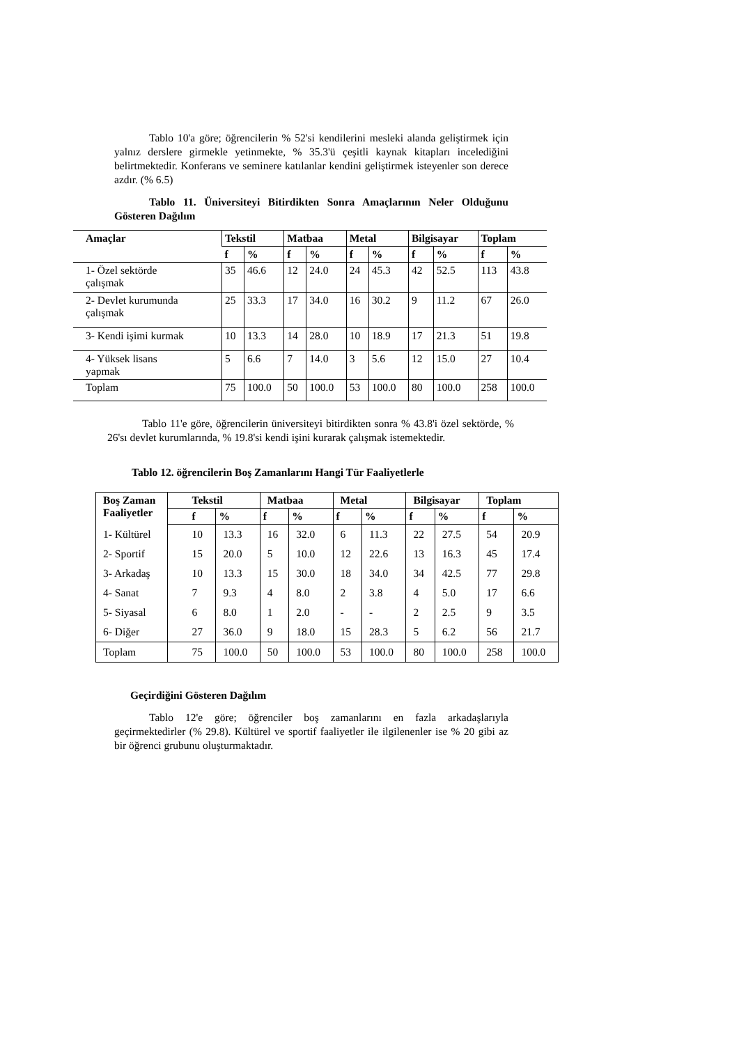Tablo 10'a göre; öğrencilerin % 52'si kendilerini mesleki alanda geliştirmek için yalnız derslere girmekle yetinmekte, % 35.3'ü çeşitli kaynak kitapları incelediğini belirtmektedir. Konferans ve seminere katılanlar kendini geliştirmek isteyenler son derece azdır. (% 6.5)
Tablo 11. Üniversiteyi Bitirdikten Sonra Amaçlarının Neler Olduğunu Gösteren Dağılım
| Amaçlar | Tekstil | | Matbaa | | Metal | | Bilgisayar | | Toplam | |
| --- | --- | --- | --- | --- | --- | --- | --- | --- | --- | --- |
| | f | % | f | % | f | % | f | % | f | % |
| 1- Özel sektörde çalışmak | 35 | 46.6 | 12 | 24.0 | 24 | 45.3 | 42 | 52.5 | 113 | 43.8 |
| 2- Devlet kurumunda çalışmak | 25 | 33.3 | 17 | 34.0 | 16 | 30.2 | 9 | 11.2 | 67 | 26.0 |
| 3- Kendi işimi kurmak | 10 | 13.3 | 14 | 28.0 | 10 | 18.9 | 17 | 21.3 | 51 | 19.8 |
| 4- Yüksek lisans yapmak | 5 | 6.6 | 7 | 14.0 | 3 | 5.6 | 12 | 15.0 | 27 | 10.4 |
| Toplam | 75 | 100.0 | 50 | 100.0 | 53 | 100.0 | 80 | 100.0 | 258 | 100.0 |
Tablo 11'e göre, öğrencilerin üniversiteyi bitirdikten sonra % 43.8'i özel sektörde, % 26'sı devlet kurumlarında, % 19.8'si kendi işini kurarak çalışmak istemektedir.
Tablo 12. öğrencilerin Boş Zamanlarını Hangi Tür Faaliyetlerle
| Boş Zaman Faaliyetler | Tekstil | | Matbaa | | Metal | | Bilgisayar | | Toplam | |
| --- | --- | --- | --- | --- | --- | --- | --- | --- | --- | --- |
| | f | % | f | % | f | % | f | % | f | % |
| 1- Kültürel | 10 | 13.3 | 16 | 32.0 | 6 | 11.3 | 22 | 27.5 | 54 | 20.9 |
| 2- Sportif | 15 | 20.0 | 5 | 10.0 | 12 | 22.6 | 13 | 16.3 | 45 | 17.4 |
| 3- Arkadaş | 10 | 13.3 | 15 | 30.0 | 18 | 34.0 | 34 | 42.5 | 77 | 29.8 |
| 4- Sanat | 7 | 9.3 | 4 | 8.0 | 2 | 3.8 | 4 | 5.0 | 17 | 6.6 |
| 5- Siyasal | 6 | 8.0 | 1 | 2.0 | - | - | 2 | 2.5 | 9 | 3.5 |
| 6- Diğer | 27 | 36.0 | 9 | 18.0 | 15 | 28.3 | 5 | 6.2 | 56 | 21.7 |
| Toplam | 75 | 100.0 | 50 | 100.0 | 53 | 100.0 | 80 | 100.0 | 258 | 100.0 |
Geçirdiğini Gösteren Dağılım
Tablo 12'e göre; öğrenciler boş zamanlarını en fazla arkadaşlarıyla geçirmektedirler (% 29.8). Kültürel ve sportif faaliyetler ile ilgilenenler ise % 20 gibi az bir öğrenci grubunu oluşturmaktadır.